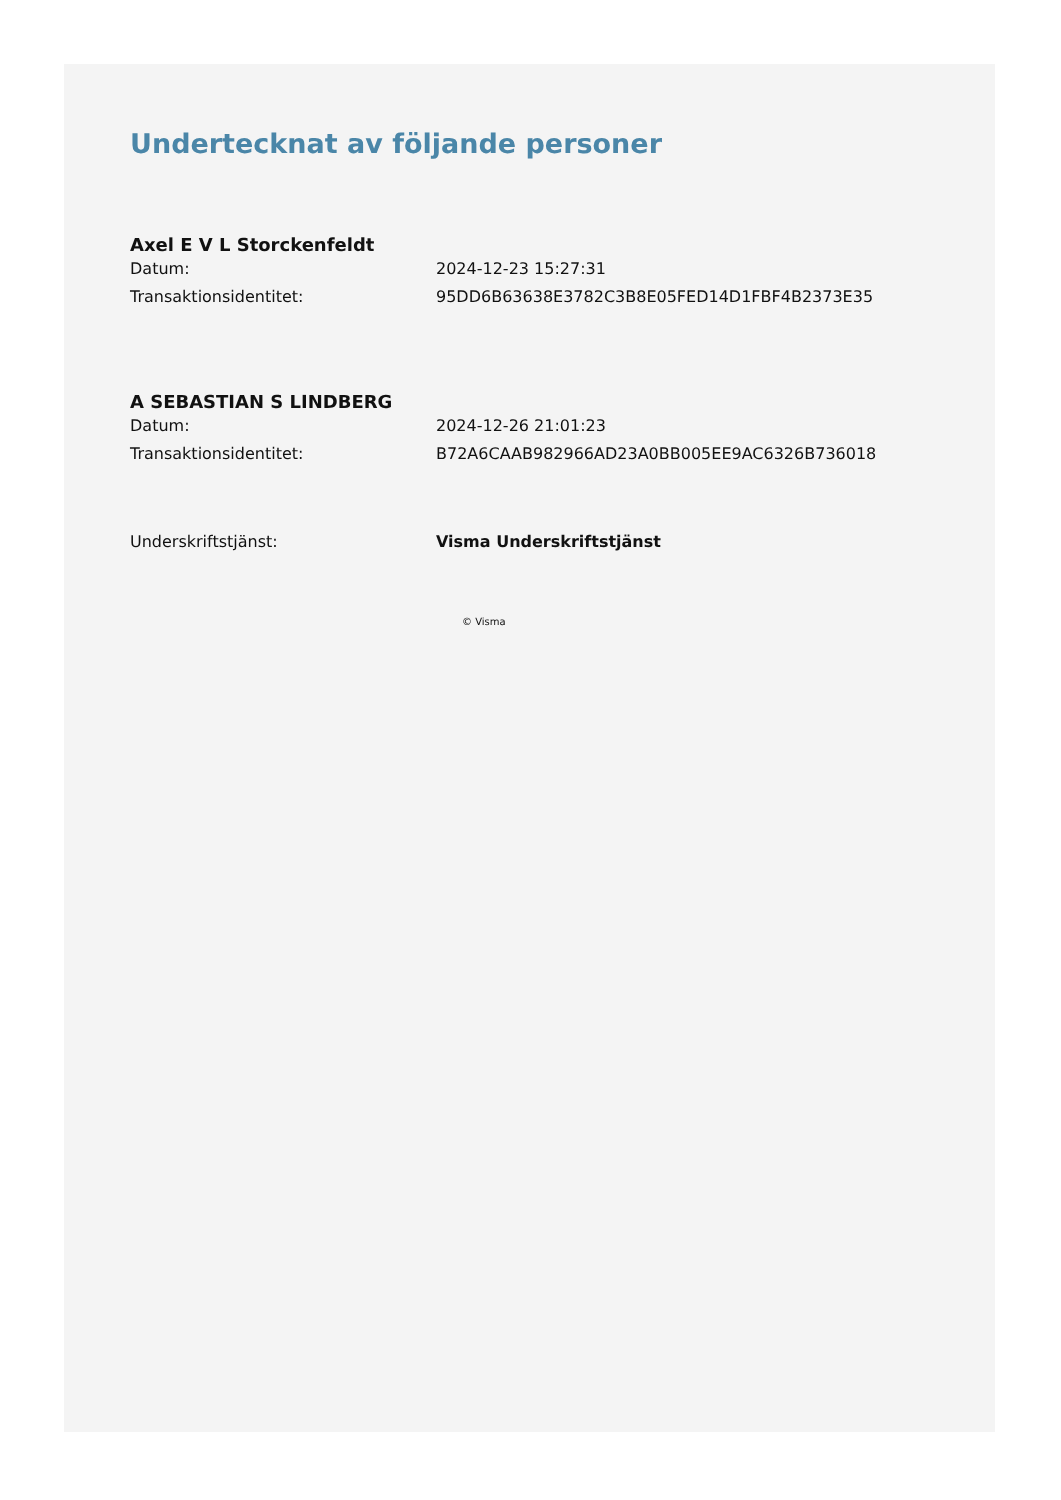Undertecknat av följande personer
Axel E V L Storckenfeldt
Datum: 2024-12-23 15:27:31
Transaktionsidentitet: 95DD6B63638E3782C3B8E05FED14D1FBF4B2373E35
A SEBASTIAN S LINDBERG
Datum: 2024-12-26 21:01:23
Transaktionsidentitet: B72A6CAAB982966AD23A0BB005EE9AC6326B736018
Underskriftstjänst: Visma Underskriftstjänst
© Visma